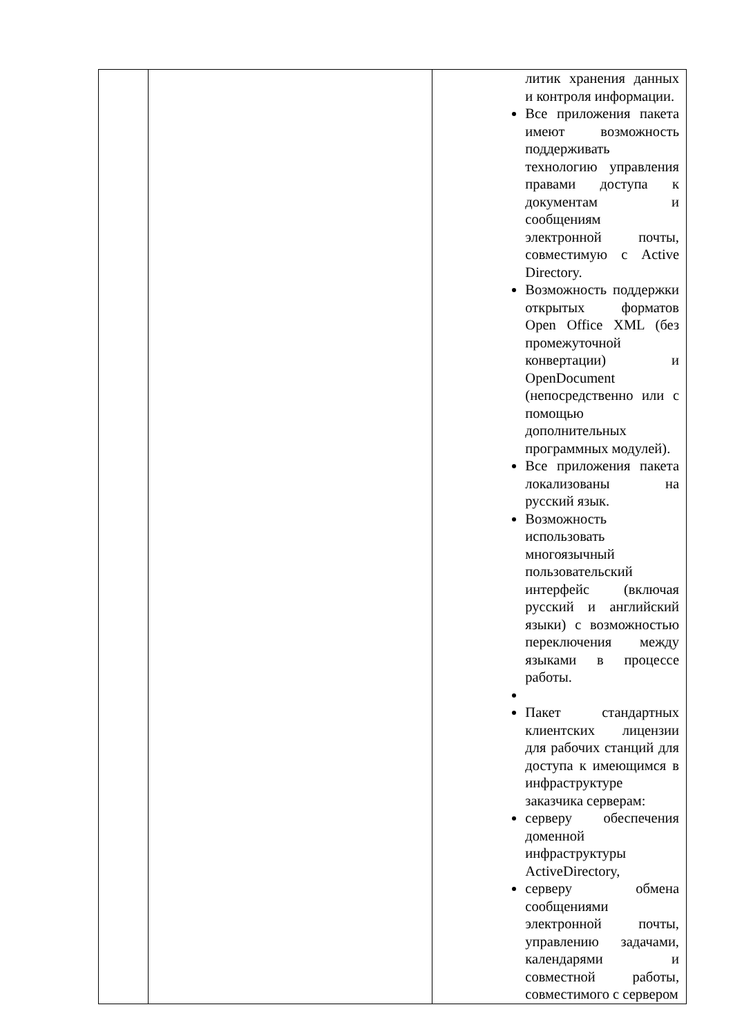| | | литик хранения данных и контроля информации. Все приложения пакета имеют возможность поддерживать технологию управления правами доступа к документам и сообщениям электронной почты, совместимую с Active Directory. Возможность поддержки открытых форматов Open Office XML (без промежуточной конвертации) и OpenDocument (непосредственно или с помощью дополнительных программных модулей). Все приложения пакета локализованы на русский язык. Возможность использовать многоязычный пользовательский интерфейс (включая русский и английский языки) с возможностью переключения между языками в процессе работы. Пакет стандартных клиентских лицензии для рабочих станций для доступа к имеющимся в инфраструктуре заказчика серверам: серверу обеспечения доменной инфраструктуры ActiveDirectory, серверу обмена сообщениями электронной почты, управлению задачами, календарями и совместной работы, совместимого с сервером |